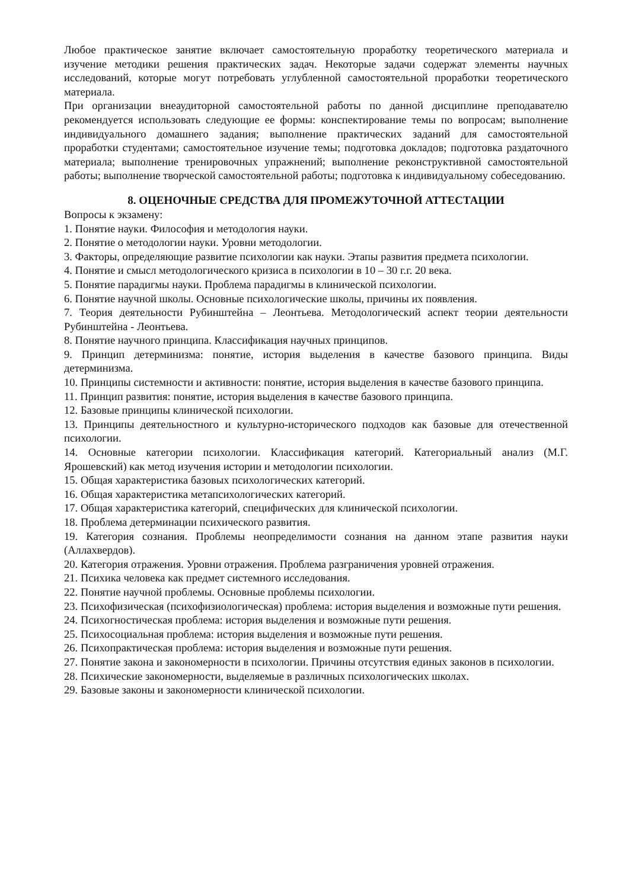Любое практическое занятие включает самостоятельную проработку теоретического материала и изучение методики решения практических задач. Некоторые задачи содержат элементы научных исследований, которые могут потребовать углубленной самостоятельной проработки теоретического материала.
При организации внеаудиторной самостоятельной работы по данной дисциплине преподавателю рекомендуется использовать следующие ее формы: конспектирование темы по вопросам; выполнение индивидуального домашнего задания; выполнение практических заданий для самостоятельной проработки студентами; самостоятельное изучение темы; подготовка докладов; подготовка раздаточного материала; выполнение тренировочных упражнений; выполнение реконструктивной самостоятельной работы; выполнение творческой самостоятельной работы; подготовка к индивидуальному собеседованию.
8. ОЦЕНОЧНЫЕ СРЕДСТВА ДЛЯ ПРОМЕЖУТОЧНОЙ АТТЕСТАЦИИ
Вопросы к экзамену:
1. Понятие науки. Философия и методология науки.
2. Понятие о методологии науки. Уровни методологии.
3. Факторы, определяющие развитие психологии как науки. Этапы развития предмета психологии.
4. Понятие и смысл методологического кризиса в психологии в 10 – 30 г.г. 20 века.
5. Понятие парадигмы науки. Проблема парадигмы в клинической психологии.
6. Понятие научной школы. Основные психологические школы, причины их появления.
7. Теория деятельности Рубинштейна – Леонтьева. Методологический аспект теории деятельности Рубинштейна - Леонтьева.
8. Понятие научного принципа. Классификация научных принципов.
9. Принцип детерминизма: понятие, история выделения в качестве базового принципа. Виды детерминизма.
10. Принципы системности и активности: понятие, история выделения в качестве базового принципа.
11. Принцип развития: понятие, история выделения в качестве базового принципа.
12. Базовые принципы клинической психологии.
13. Принципы деятельностного и культурно-исторического подходов как базовые для отечественной психологии.
14. Основные категории психологии. Классификация категорий. Категориальный анализ (М.Г. Ярошевский) как метод изучения истории и методологии психологии.
15. Общая характеристика базовых психологических категорий.
16. Общая характеристика метапсихологических категорий.
17. Общая характеристика категорий, специфических для клинической психологии.
18. Проблема детерминации психического развития.
19. Категория сознания. Проблемы неопределимости сознания на данном этапе развития науки (Аллахвердов).
20. Категория отражения. Уровни отражения. Проблема разграничения уровней отражения.
21. Психика человека как предмет системного исследования.
22. Понятие научной проблемы. Основные проблемы психологии.
23. Психофизическая (психофизиологическая) проблема: история выделения и возможные пути решения.
24. Психогностическая проблема: история выделения и возможные пути решения.
25. Психосоциальная проблема: история выделения и возможные пути решения.
26. Психопрактическая проблема: история выделения и возможные пути решения.
27. Понятие закона и закономерности в психологии. Причины отсутствия единых законов в психологии.
28. Психические закономерности, выделяемые в различных психологических школах.
29. Базовые законы и закономерности клинической психологии.